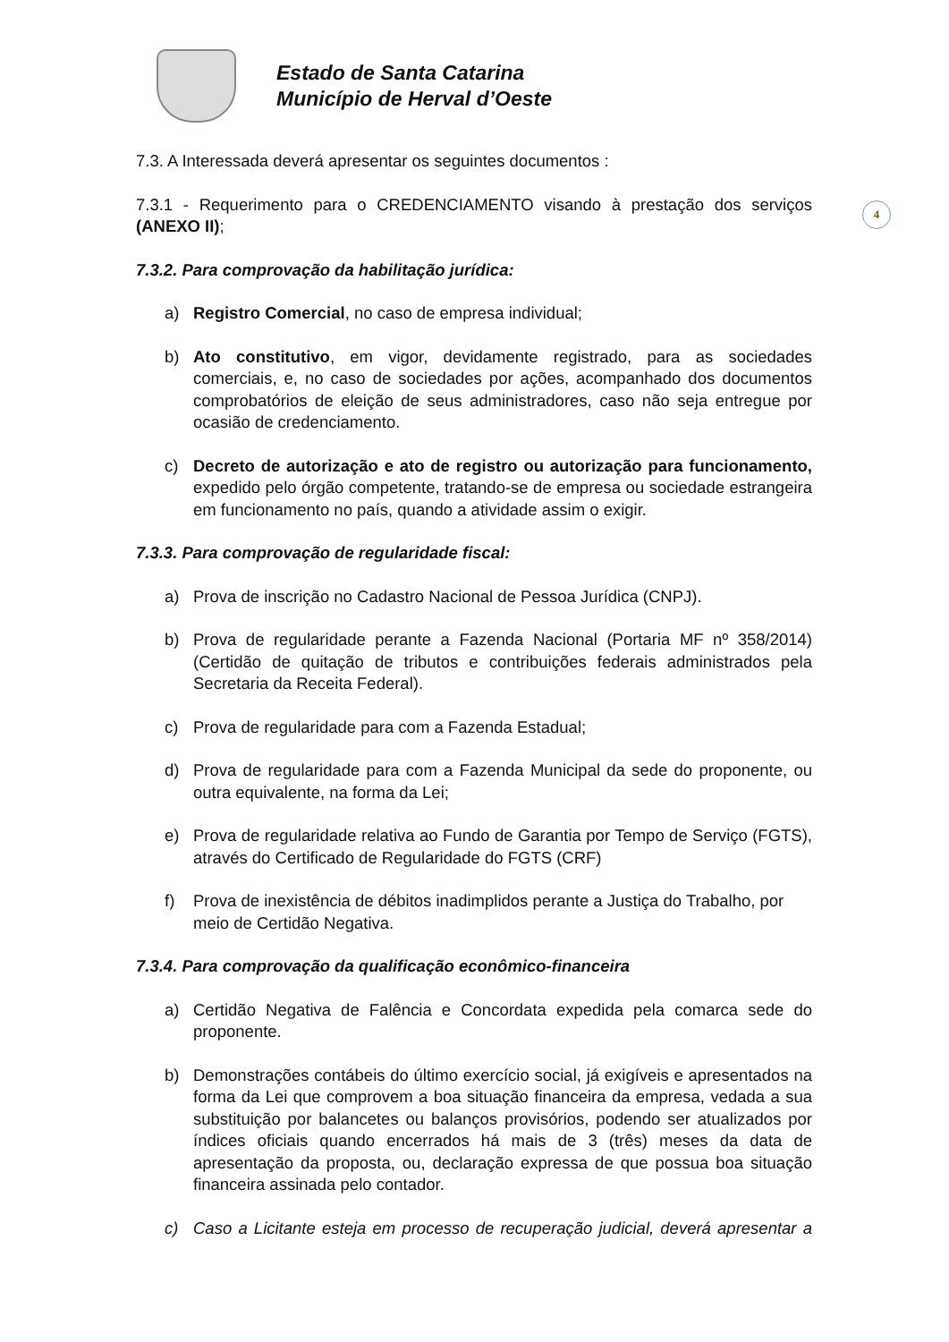Estado de Santa Catarina
Município de Herval d’Oeste
4
7.3. A Interessada deverá apresentar os seguintes documentos :
7.3.1 - Requerimento para o CREDENCIAMENTO visando à prestação dos serviços (ANEXO II);
7.3.2. Para comprovação da habilitação jurídica:
a) Registro Comercial, no caso de empresa individual;
b) Ato constitutivo, em vigor, devidamente registrado, para as sociedades comerciais, e, no caso de sociedades por ações, acompanhado dos documentos comprobatórios de eleição de seus administradores, caso não seja entregue por ocasião de credenciamento.
c) Decreto de autorização e ato de registro ou autorização para funcionamento, expedido pelo órgão competente, tratando-se de empresa ou sociedade estrangeira em funcionamento no país, quando a atividade assim o exigir.
7.3.3. Para comprovação de regularidade fiscal:
a) Prova de inscrição no Cadastro Nacional de Pessoa Jurídica (CNPJ).
b) Prova de regularidade perante a Fazenda Nacional (Portaria MF nº 358/2014) (Certidão de quitação de tributos e contribuições federais administrados pela Secretaria da Receita Federal).
c) Prova de regularidade para com a Fazenda Estadual;
d) Prova de regularidade para com a Fazenda Municipal da sede do proponente, ou outra equivalente, na forma da Lei;
e) Prova de regularidade relativa ao Fundo de Garantia por Tempo de Serviço (FGTS), através do Certificado de Regularidade do FGTS (CRF)
f) Prova de inexistência de débitos inadimplidos perante a Justiça do Trabalho, por meio de Certidão Negativa.
7.3.4. Para comprovação da qualificação econômico-financeira
a) Certidão Negativa de Falência e Concordata expedida pela comarca sede do proponente.
b) Demonstrações contábeis do último exercício social, já exigíveis e apresentados na forma da Lei que comprovem a boa situação financeira da empresa, vedada a sua substituição por balancetes ou balanços provisórios, podendo ser atualizados por índices oficiais quando encerrados há mais de 3 (três) meses da data de apresentação da proposta, ou, declaração expressa de que possua boa situação financeira assinada pelo contador.
c) Caso a Licitante esteja em processo de recuperação judicial, deverá apresentar a